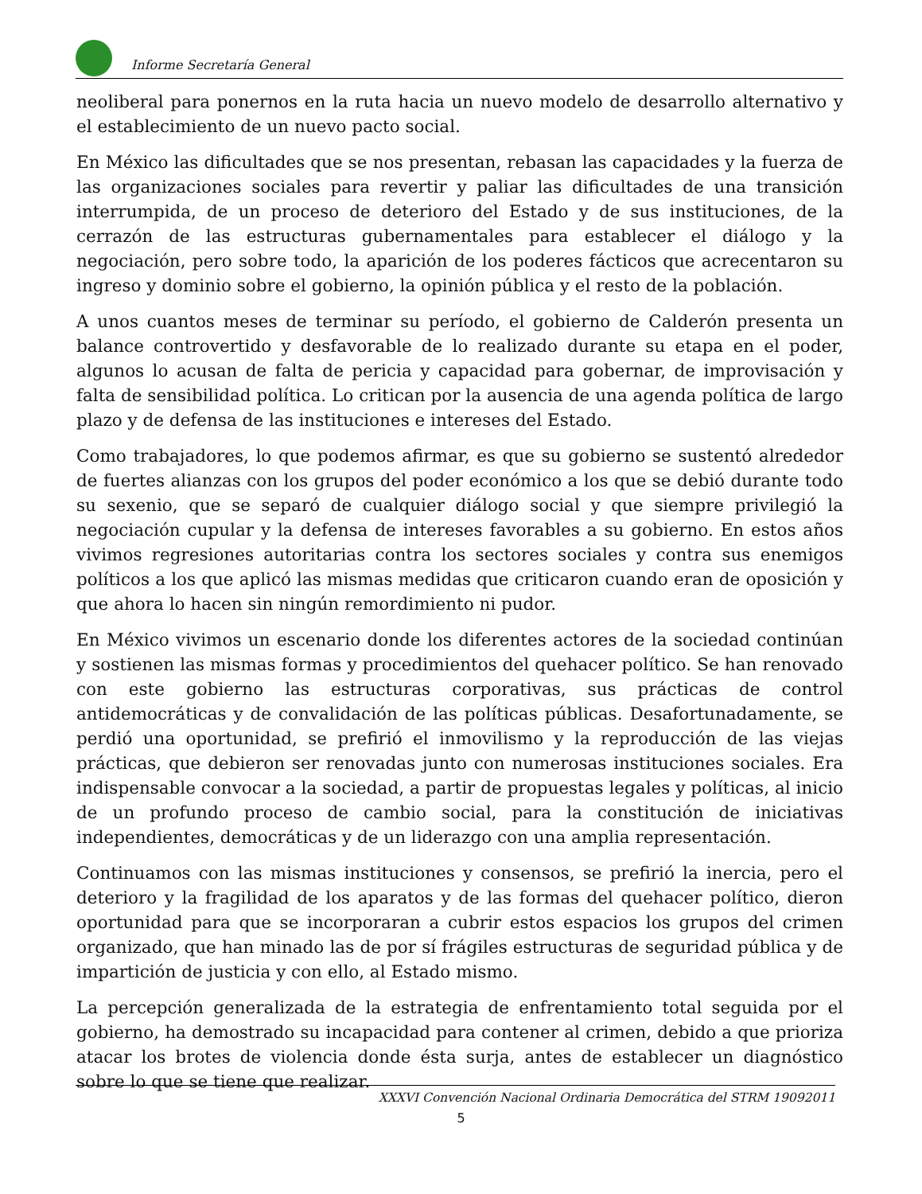Informe Secretaría General
neoliberal para ponernos en la ruta hacia un nuevo modelo de desarrollo alternativo y el establecimiento de un nuevo pacto social.
En México las dificultades que se nos presentan, rebasan las capacidades y la fuerza de las organizaciones sociales para revertir y paliar las dificultades de una transición interrumpida, de un proceso de deterioro del Estado y de sus instituciones, de la cerrazón de las estructuras gubernamentales para establecer el diálogo y la negociación, pero sobre todo, la aparición de los poderes fácticos que acrecentaron su ingreso y dominio sobre el gobierno, la opinión pública y el resto de la población.
A unos cuantos meses de terminar su período, el gobierno de Calderón presenta un balance controvertido y desfavorable de lo realizado durante su etapa en el poder, algunos lo acusan de falta de pericia y capacidad para gobernar, de improvisación y falta de sensibilidad política. Lo critican por la ausencia de una agenda política de largo plazo y de defensa de las instituciones e intereses del Estado.
Como trabajadores, lo que podemos afirmar, es que su gobierno se sustentó alrededor de fuertes alianzas con los grupos del poder económico a los que se debió durante todo su sexenio, que se separó de cualquier diálogo social y que siempre privilegió la negociación cupular y la defensa de intereses favorables a su gobierno. En estos años vivimos regresiones autoritarias contra los sectores sociales y contra sus enemigos políticos a los que aplicó las mismas medidas que criticaron cuando eran de oposición y que ahora lo hacen sin ningún remordimiento ni pudor.
En México vivimos un escenario donde los diferentes actores de la sociedad continúan y sostienen las mismas formas y procedimientos del quehacer político. Se han renovado con este gobierno las estructuras corporativas, sus prácticas de control antidemocráticas y de convalidación de las políticas públicas. Desafortunadamente, se perdió una oportunidad, se prefirió el inmovilismo y la reproducción de las viejas prácticas, que debieron ser renovadas junto con numerosas instituciones sociales. Era indispensable convocar a la sociedad, a partir de propuestas legales y políticas, al inicio de un profundo proceso de cambio social, para la constitución de iniciativas independientes, democráticas y de un liderazgo con una amplia representación.
Continuamos con las mismas instituciones y consensos, se prefirió la inercia, pero el deterioro y la fragilidad de los aparatos y de las formas del quehacer político, dieron oportunidad para que se incorporaran a cubrir estos espacios los grupos del crimen organizado, que han minado las de por sí frágiles estructuras de seguridad pública y de impartición de justicia y con ello, al Estado mismo.
La percepción generalizada de la estrategia de enfrentamiento total seguida por el gobierno, ha demostrado su incapacidad para contener al crimen, debido a que prioriza atacar los brotes de violencia donde ésta surja, antes de establecer un diagnóstico sobre lo que se tiene que realizar.
XXXVI Convención Nacional Ordinaria Democrática del STRM 19092011
5